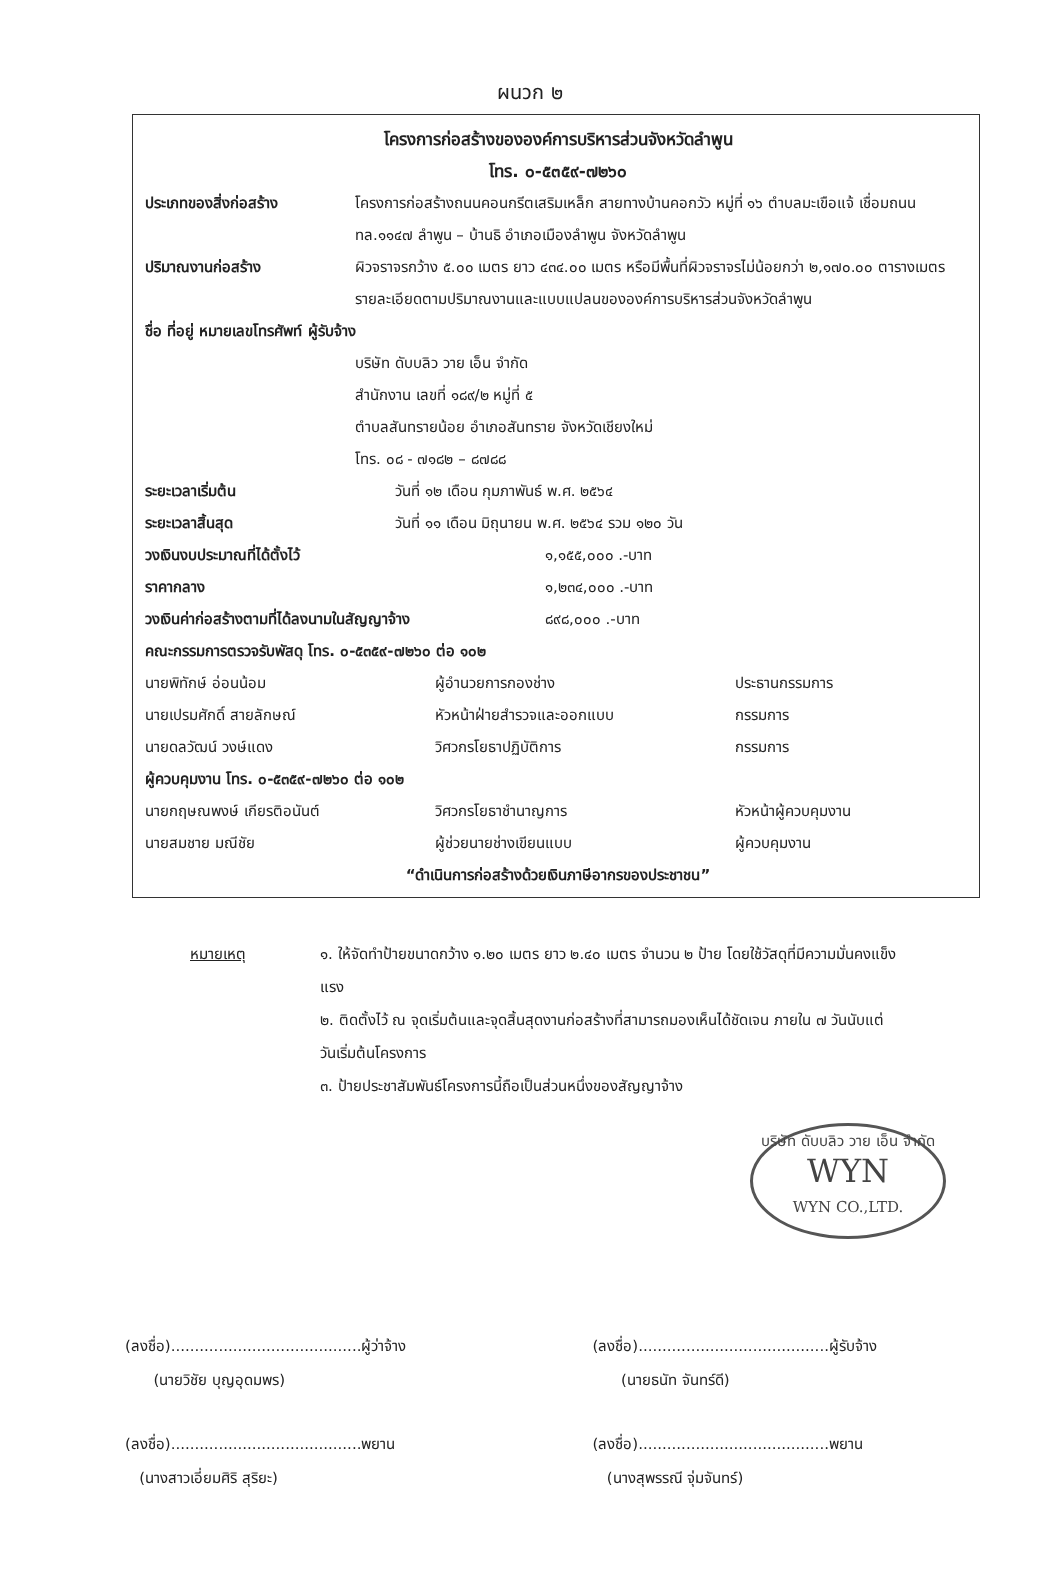ผนวก ๒
โครงการก่อสร้างขององค์การบริหารส่วนจังหวัดลำพูน
โทร. ๐-๕๓๕๙-๗๒๖๐
ประเภทของสิ่งก่อสร้าง โครงการก่อสร้างถนนคอนกรีตเสริมเหล็ก สายทางบ้านคอกวัว หมู่ที่ ๑๖ ตำบลมะเขือแจ้ เชื่อมถนน ทล.๑๑๔๗ ลำพูน – บ้านธิ อำเภอเมืองลำพูน จังหวัดลำพูน
ปริมาณงานก่อสร้าง ผิวจราจรกว้าง ๕.๐๐ เมตร ยาว ๔๓๔.๐๐ เมตร หรือมีพื้นที่ผิวจราจรไม่น้อยกว่า ๒,๑๗๐.๐๐ ตารางเมตร รายละเอียดตามปริมาณงานและแบบแปลนขององค์การบริหารส่วนจังหวัดลำพูน
ชื่อ ที่อยู่ หมายเลขโทรศัพท์ ผู้รับจ้าง
บริษัท ดับบลิว วาย เอ็น จำกัด
สำนักงาน เลขที่ ๑๘๙/๒ หมู่ที่ ๕
ตำบลสันทรายน้อย อำเภอสันทราย จังหวัดเชียงใหม่
โทร. ๐๘ - ๗๑๘๒ – ๘๗๘๘
ระยะเวลาเริ่มต้น วันที่ ๑๒ เดือน กุมภาพันธ์ พ.ศ. ๒๕๖๔
ระยะเวลาสิ้นสุด วันที่ ๑๑ เดือน มิถุนายน พ.ศ. ๒๕๖๔ รวม ๑๒๐ วัน
วงเงินงบประมาณที่ได้ตั้งไว้ ๑,๑๕๕,๐๐๐ .-บาท
ราคากลาง ๑,๒๓๔,๐๐๐ .-บาท
วงเงินค่าก่อสร้างตามที่ได้ลงนามในสัญญาจ้าง ๘๙๘,๐๐๐ .-บาท
คณะกรรมการตรวจรับพัสดุ โทร. ๐-๕๓๕๙-๗๒๖๐ ต่อ ๑๐๒
นายพิทักษ์ อ่อนน้อม ผู้อำนวยการกองช่าง ประธานกรรมการ นายเปรมศักดิ์ สายลักษณ์ หัวหน้าฝ่ายสำรวจและออกแบบ กรรมการ นายดลวัฒน์ วงษ์แดง วิศวกรโยธาปฏิบัติการ กรรมการ
ผู้ควบคุมงาน โทร. ๐-๕๓๕๙-๗๒๖๐ ต่อ ๑๐๒
นายกฤษณพงษ์ เกียรติอนันต์ วิศวกรโยธาชำนาญการ หัวหน้าผู้ควบคุมงาน นายสมชาย มณีชัย ผู้ช่วยนายช่างเขียนแบบ ผู้ควบคุมงาน
“ดำเนินการก่อสร้างด้วยเงินภาษีอากรของประชาชน”
หมายเหตุ ๑. ให้จัดทำป้ายขนาดกว้าง ๑.๒๐ เมตร ยาว ๒.๔๐ เมตร จำนวน ๒ ป้าย โดยใช้วัสดุที่มีความมั่นคงแข็งแรง
๒. ติดตั้งไว้ ณ จุดเริ่มต้นและจุดสิ้นสุดงานก่อสร้างที่สามารถมองเห็นได้ชัดเจน ภายใน ๗ วันนับแต่วันเริ่มต้นโครงการ
๓. ป้ายประชาสัมพันธ์โครงการนี้ถือเป็นส่วนหนึ่งของสัญญาจ้าง
บริษัท ดับบลิว วาย เอ็น จำกัด
WYN
WYN CO.,LTD.
(ลงชื่อ)........................................ผู้ว่าจ้าง
(นายวิชัย บุญอุดมพร)
(ลงชื่อ)........................................ผู้รับจ้าง
(นายธนัท จันทร์ดี)
(ลงชื่อ)........................................พยาน
(นางสาวเอี่ยมศิริ สุริยะ)
(ลงชื่อ)........................................พยาน
(นางสุพรรณี จุ่มจันทร์)